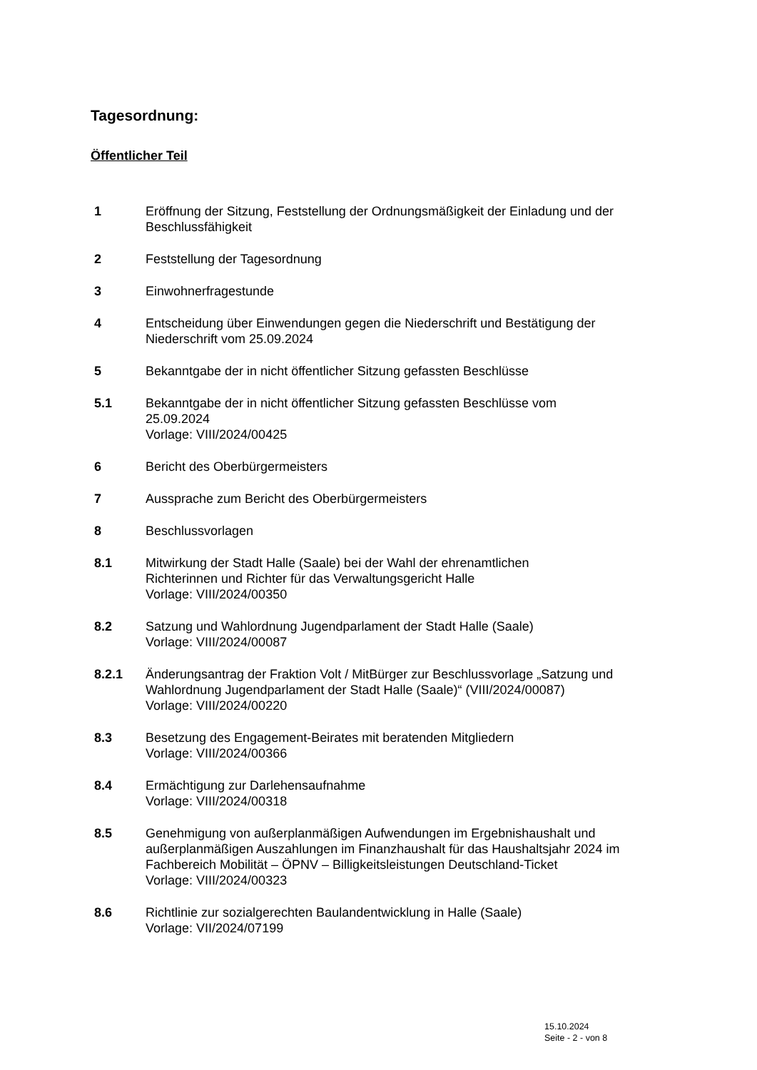Tagesordnung:
Öffentlicher Teil
1 Eröffnung der Sitzung, Feststellung der Ordnungsmäßigkeit der Einladung und der Beschlussfähigkeit
2 Feststellung der Tagesordnung
3 Einwohnerfragestunde
4 Entscheidung über Einwendungen gegen die Niederschrift und Bestätigung der Niederschrift vom 25.09.2024
5 Bekanntgabe der in nicht öffentlicher Sitzung gefassten Beschlüsse
5.1 Bekanntgabe der in nicht öffentlicher Sitzung gefassten Beschlüsse vom
25.09.2024
Vorlage: VIII/2024/00425
6 Bericht des Oberbürgermeisters
7 Aussprache zum Bericht des Oberbürgermeisters
8 Beschlussvorlagen
8.1 Mitwirkung der Stadt Halle (Saale) bei der Wahl der ehrenamtlichen
Richterinnen und Richter für das Verwaltungsgericht Halle
Vorlage: VIII/2024/00350
8.2 Satzung und Wahlordnung Jugendparlament der Stadt Halle (Saale)
Vorlage: VIII/2024/00087
8.2.1 Änderungsantrag der Fraktion Volt / MitBürger zur Beschlussvorlage „Satzung und Wahlordnung Jugendparlament der Stadt Halle (Saale)“ (VIII/2024/00087)
Vorlage: VIII/2024/00220
8.3 Besetzung des Engagement-Beirates mit beratenden Mitgliedern
Vorlage: VIII/2024/00366
8.4 Ermächtigung zur Darlehensaufnahme
Vorlage: VIII/2024/00318
8.5 Genehmigung von außerplanmäßigen Aufwendungen im Ergebnishaushalt und außerplanmäßigen Auszahlungen im Finanzhaushalt für das Haushaltsjahr 2024 im Fachbereich Mobilität – ÖPNV – Billigkeitsleistungen Deutschland-Ticket
Vorlage: VIII/2024/00323
8.6 Richtlinie zur sozialgerechten Baulandentwicklung in Halle (Saale)
Vorlage: VII/2024/07199
15.10.2024
Seite - 2 - von 8